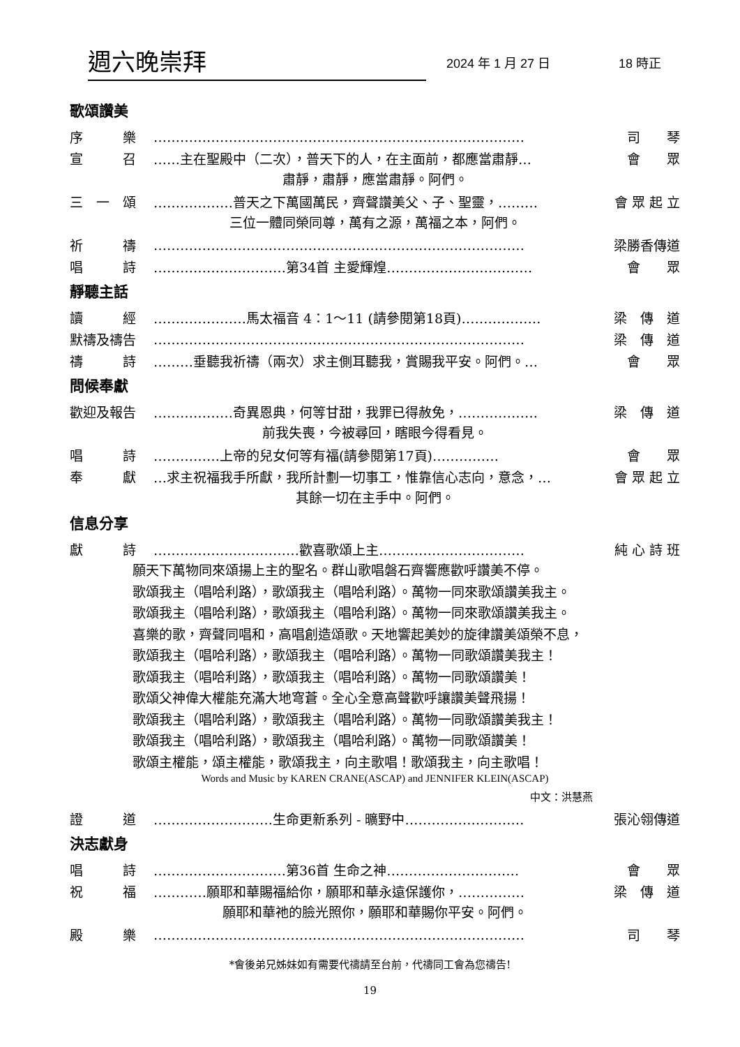週六晚崇拜 2024 年 1 月 27 日 18 時正
歌頌讚美
序　　　樂 ………………………………………………………………………… 司　　琴
宣　　　召 ……主在聖殿中（二次），普天下的人，在主面前，都應當肅靜… 會　　眾
肅靜，肅靜，應當肅靜。阿們。
三　一　頌 ………………普天之下萬國萬民，齊聲讚美父、子、聖靈，……… 會 眾 起 立
三位一體同榮同尊，萬有之源，萬福之本，阿們。
祈　　　禱 ………………………………………………………………………… 梁勝香傳道
唱　　　詩 …………………………第34首 主愛輝煌…………………………… 會　　眾
靜聽主話
讀　　　經 …………………馬太福音 4：1～11 (請參閱第18頁)……………… 梁　傳　道
默禱及禱告 ………………………………………………………………………… 梁　傳　道
禱　　　詩 ………垂聽我祈禱（兩次）求主側耳聽我，賞賜我平安。阿們。… 會　　眾
問候奉獻
歡迎及報告 ………………奇異恩典，何等甘甜，我罪已得赦免，……………… 梁　傳　道
前我失喪，今被尋回，瞎眼今得看見。
唱　　　詩 ……………上帝的兒女何等有福(請參閱第17頁)…………… 會　　眾
奉　　　獻 …求主祝福我手所獻，我所計劃一切事工，惟靠信心志向，意念，… 會 眾 起 立
其餘一切在主手中。阿們。
信息分享
獻　　　詩 ……………………………歡喜歌頌上主…………………………… 純 心 詩 班
願天下萬物同來頌揚上主的聖名。群山歌唱磐石齊響應歡呼讚美不停。
歌頌我主（唱哈利路），歌頌我主（唱哈利路）。萬物一同來歌頌讚美我主。
歌頌我主（唱哈利路），歌頌我主（唱哈利路）。萬物一同來歌頌讚美我主。
喜樂的歌，齊聲同唱和，高唱創造頌歌。天地響起美妙的旋律讚美頌榮不息，
歌頌我主（唱哈利路），歌頌我主（唱哈利路）。萬物一同歌頌讚美我主！
歌頌我主（唱哈利路），歌頌我主（唱哈利路）。萬物一同歌頌讚美！
歌頌父神偉大權能充滿大地穹蒼。全心全意高聲歡呼讓讚美聲飛揚！
歌頌我主（唱哈利路），歌頌我主（唱哈利路）。萬物一同歌頌讚美我主！
歌頌我主（唱哈利路），歌頌我主（唱哈利路）。萬物一同歌頌讚美！
歌頌主權能，頌主權能，歌頌我主，向主歌唱！歌頌我主，向主歌唱！
Words and Music by KAREN CRANE(ASCAP) and JENNIFER KLEIN(ASCAP)
中文：洪慧燕
證　　　道 ………………………生命更新系列 - 曠野中……………………… 張沁翎傳道
決志獻身
唱　　　詩 …………………………第36首 生命之神………………………… 會　　眾
祝　　　福 …………願耶和華賜福給你，願耶和華永遠保護你，…………… 梁　傳　道
願耶和華祂的臉光照你，願耶和華賜你平安。阿們。
殿　　　樂 ………………………………………………………………………… 司　　琴
*會後弟兄姊妹如有需要代禱請至台前，代禱同工會為您禱告!
19